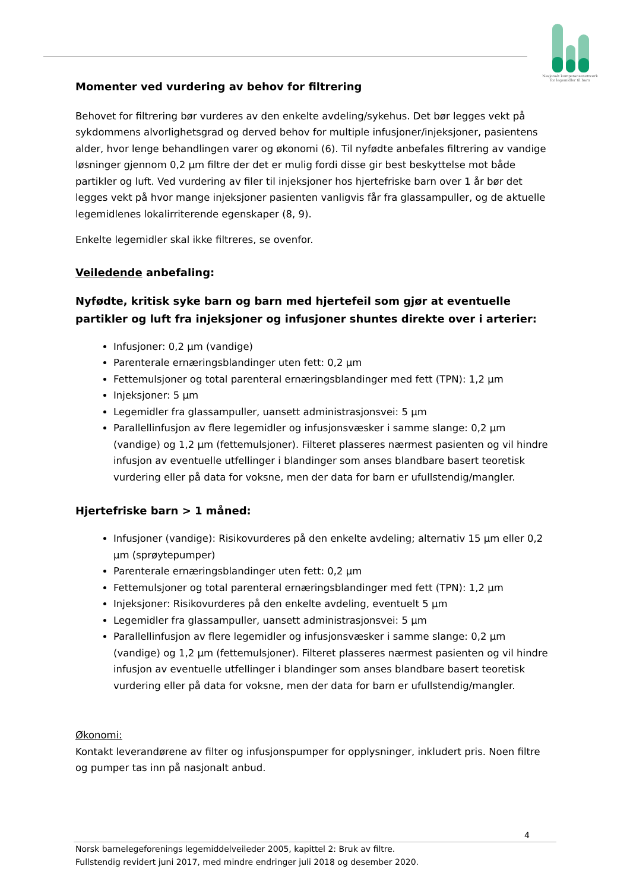Nasjonalt kompetansenettverk
for legemidler til barn
Momenter ved vurdering av behov for filtrering
Behovet for filtrering bør vurderes av den enkelte avdeling/sykehus. Det bør legges vekt på sykdommens alvorlighetsgrad og derved behov for multiple infusjoner/injeksjoner, pasientens alder, hvor lenge behandlingen varer og økonomi (6). Til nyfødte anbefales filtrering av vandige løsninger gjennom 0,2 µm filtre der det er mulig fordi disse gir best beskyttelse mot både partikler og luft. Ved vurdering av filer til injeksjoner hos hjertefriske barn over 1 år bør det legges vekt på hvor mange injeksjoner pasienten vanligvis får fra glassampuller, og de aktuelle legemidlenes lokalirriterende egenskaper (8, 9).
Enkelte legemidler skal ikke filtreres, se ovenfor.
Veiledende anbefaling:
Nyfødte, kritisk syke barn og barn med hjertefeil som gjør at eventuelle partikler og luft fra injeksjoner og infusjoner shuntes direkte over i arterier:
Infusjoner: 0,2 µm (vandige)
Parenterale ernæringsblandinger uten fett: 0,2 µm
Fettemulsjoner og total parenteral ernæringsblandinger med fett (TPN): 1,2 µm
Injeksjoner: 5 µm
Legemidler fra glassampuller, uansett administrasjonsvei: 5 µm
Parallellinfusjon av flere legemidler og infusjonsvæsker i samme slange: 0,2 µm (vandige) og 1,2 µm (fettemulsjoner). Filteret plasseres nærmest pasienten og vil hindre infusjon av eventuelle utfellinger i blandinger som anses blandbare basert teoretisk vurdering eller på data for voksne, men der data for barn er ufullstendig/mangler.
Hjertefriske barn > 1 måned:
Infusjoner (vandige): Risikovurderes på den enkelte avdeling; alternativ 15 µm eller 0,2 µm (sprøytepumper)
Parenterale ernæringsblandinger uten fett: 0,2 µm
Fettemulsjoner og total parenteral ernæringsblandinger med fett (TPN): 1,2 µm
Injeksjoner: Risikovurderes på den enkelte avdeling, eventuelt 5 µm
Legemidler fra glassampuller, uansett administrasjonsvei: 5 µm
Parallellinfusjon av flere legemidler og infusjonsvæsker i samme slange: 0,2 µm (vandige) og 1,2 µm (fettemulsjoner). Filteret plasseres nærmest pasienten og vil hindre infusjon av eventuelle utfellinger i blandinger som anses blandbare basert teoretisk vurdering eller på data for voksne, men der data for barn er ufullstendig/mangler.
Økonomi:
Kontakt leverandørene av filter og infusjonspumper for opplysninger, inkludert pris. Noen filtre og pumper tas inn på nasjonalt anbud.
4
Norsk barnelegeforenings legemiddelveileder 2005, kapittel 2: Bruk av filtre.
Fullstendig revidert juni 2017, med mindre endringer juli 2018 og desember 2020.